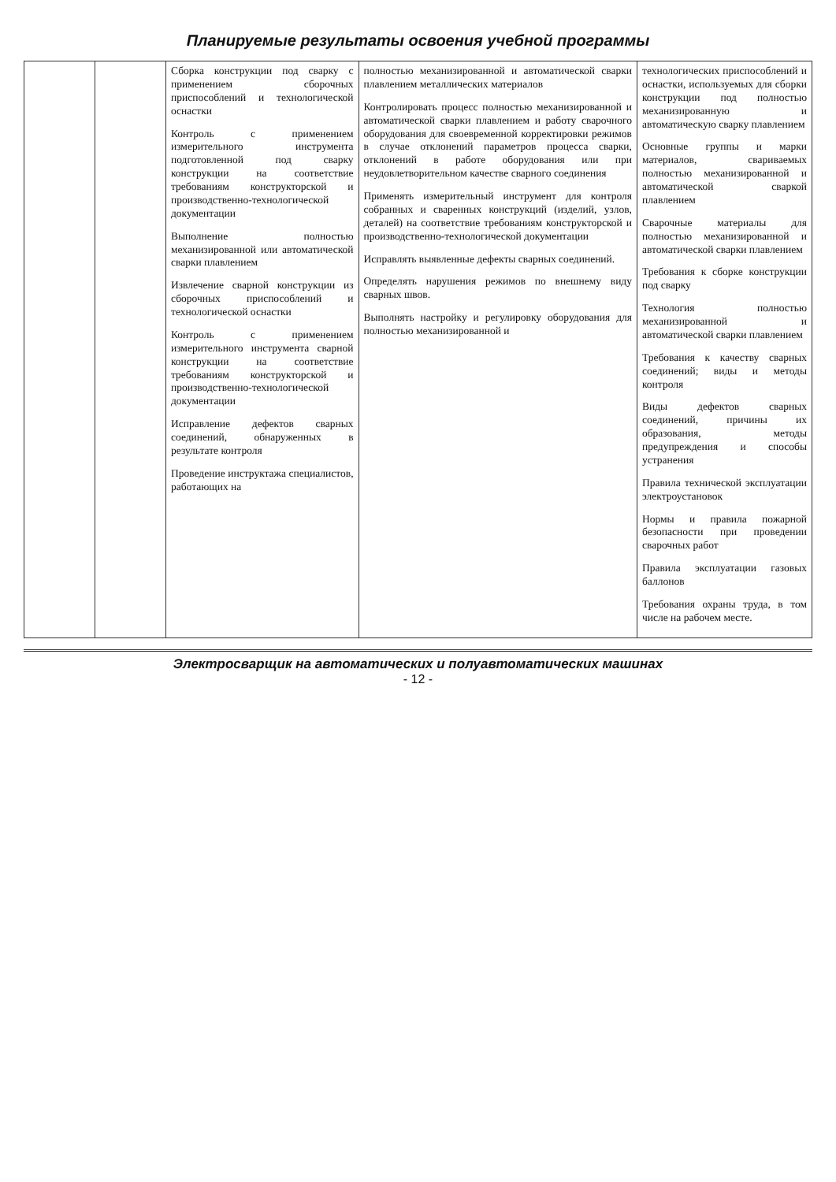Планируемые результаты освоения учебной программы
| | | Сборка конструкции под сварку с применением сборочных приспособлений и технологической оснастки Контроль с применением измерительного инструмента подготовленной под сварку конструкции на соответствие требованиям конструкторской и производственно-технологической документации Выполнение полностью механизированной или автоматической сварки плавлением Извлечение сварной конструкции из сборочных приспособлений и технологической оснастки Контроль с применением измерительного инструмента сварной конструкции на соответствие требованиям конструкторской и производственно-технологической документации Исправление дефектов сварных соединений, обнаруженных в результате контроля Проведение инструктажа специалистов, работающих на | полностью механизированной и автоматической сварки плавлением металлических материалов Контролировать процесс полностью механизированной и автоматической сварки плавлением и работу сварочного оборудования для своевременной корректировки режимов в случае отклонений параметров процесса сварки, отклонений в работе оборудования или при неудовлетворительном качестве сварного соединения Применять измерительный инструмент для контроля собранных и сваренных конструкций (изделий, узлов, деталей) на соответствие требованиям конструкторской и производственно-технологической документации Исправлять выявленные дефекты сварных соединений. Определять нарушения режимов по внешнему виду сварных швов. Выполнять настройку и регулировку оборудования для полностью механизированной и | технологических приспособлений и оснастки, используемых для сборки конструкции под полностью механизированную и автоматическую сварку плавлением Основные группы и марки материалов, свариваемых полностью механизированной и автоматической сваркой плавлением Сварочные материалы для полностью механизированной и автоматической сварки плавлением Требования к сборке конструкции под сварку Технология полностью механизированной и автоматической сварки плавлением Требования к качеству сварных соединений; виды и методы контроля Виды дефектов сварных соединений, причины их образования, методы предупреждения и способы устранения Правила технической эксплуатации электроустановок Нормы и правила пожарной безопасности при проведении сварочных работ Правила эксплуатации газовых баллонов Требования охраны труда, в том числе на рабочем месте. |
Электросварщик на автоматических и полуавтоматических машинах
- 12 -